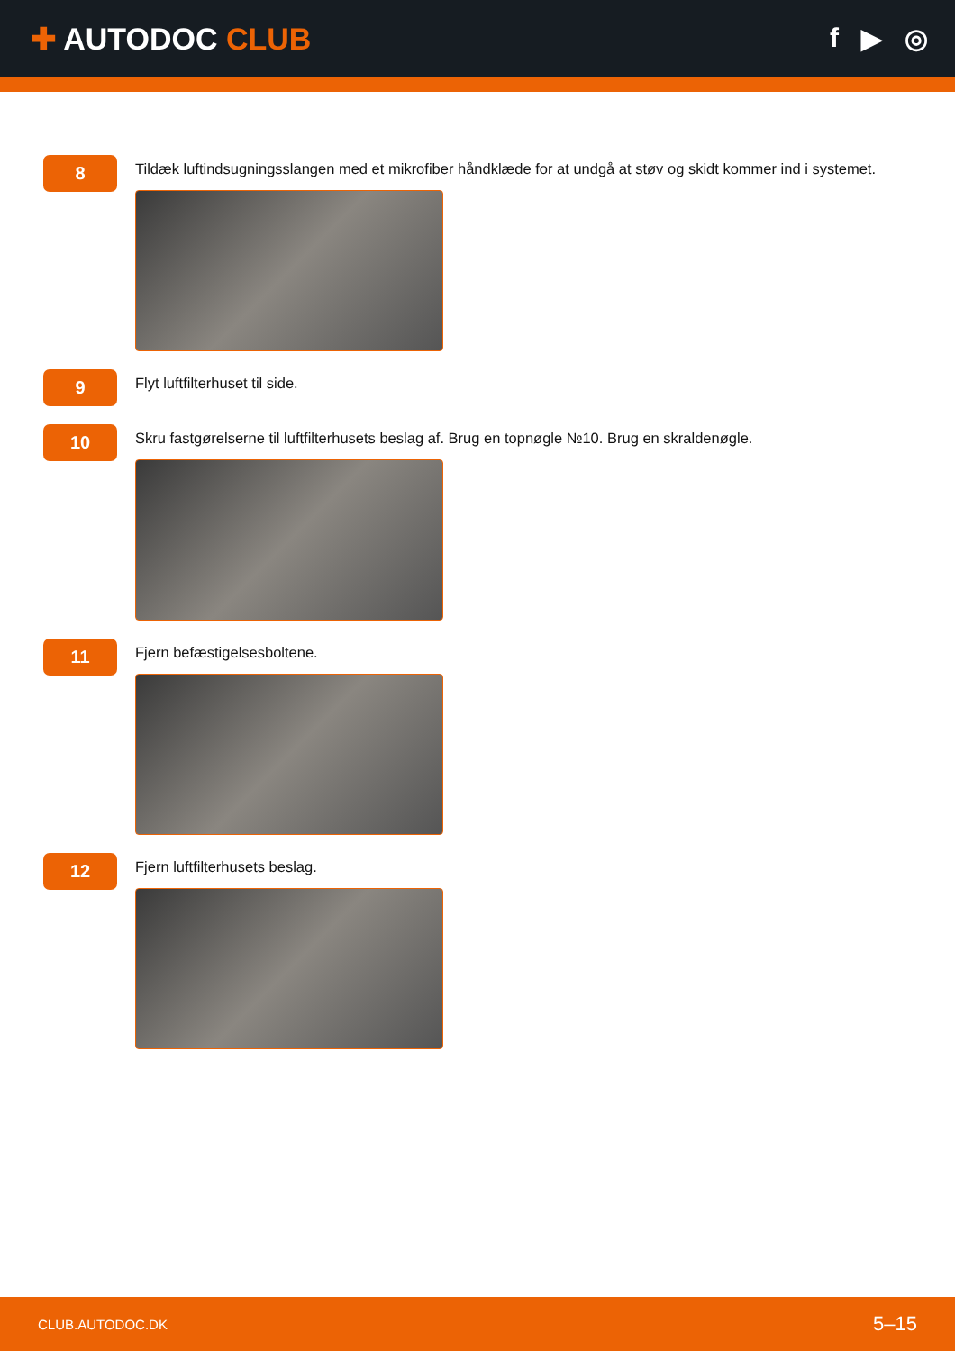✚ AUTODOC CLUB f ▶ ◎
8
Tildæk luftindsugningsslangen med et mikrofiber håndklæde for at undgå at støv og skidt kommer ind i systemet.
9
Flyt luftfilterhuset til side.
10
Skru fastgørelserne til luftfilterhusets beslag af. Brug en topnøgle №10. Brug en skraldenøgle.
11
Fjern befæstigelsesboltene.
12
Fjern luftfilterhusets beslag.
CLUB.AUTODOC.DK 5–15